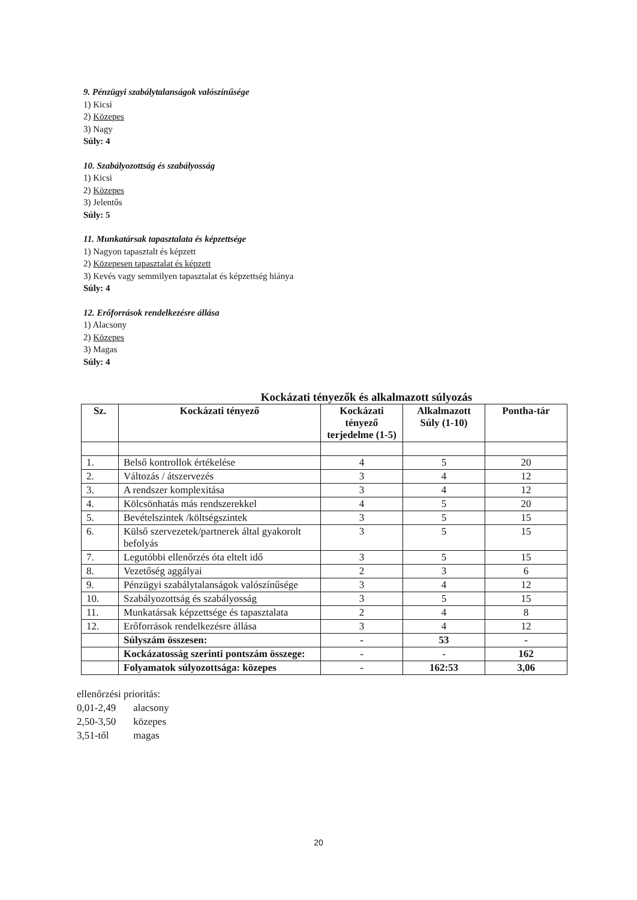9. Pénzügyi szabálytalanságok valószínűsége
1) Kicsi
2) Közepes
3) Nagy
Súly: 4
10. Szabályozottság és szabályosság
1) Kicsi
2) Közepes
3) Jelentős
Súly: 5
11. Munkatársak tapasztalata és képzettsége
1) Nagyon tapasztalt és képzett
2) Közepesen tapasztalat és képzett
3) Kevés vagy semmilyen tapasztalat és képzettség hiánya
Súly: 4
12. Erőforrások rendelkezésre állása
1) Alacsony
2) Közepes
3) Magas
Súly: 4
Kockázati tényezők és alkalmazott súlyozás
| Sz. | Kockázati tényező | Kockázati tényező terjedelme (1-5) | Alkalmazott Súly (1-10) | Pontha-tár |
| --- | --- | --- | --- | --- |
| 1. | Belső kontrollok értékelése | 4 | 5 | 20 |
| 2. | Változás / átszervezés | 3 | 4 | 12 |
| 3. | A rendszer komplexitása | 3 | 4 | 12 |
| 4. | Kölcsönhatás más rendszerekkel | 4 | 5 | 20 |
| 5. | Bevételszintek /költségszintek | 3 | 5 | 15 |
| 6. | Külső szervezetek/partnerek által gyakorolt befolyás | 3 | 5 | 15 |
| 7. | Legutóbbi ellenőrzés óta eltelt idő | 3 | 5 | 15 |
| 8. | Vezetőség aggályai | 2 | 3 | 6 |
| 9. | Pénzügyi szabálytalanságok valószínűsége | 3 | 4 | 12 |
| 10. | Szabályozottság és szabályosság | 3 | 5 | 15 |
| 11. | Munkatársak képzettsége és tapasztalata | 2 | 4 | 8 |
| 12. | Erőforrások rendelkezésre állása | 3 | 4 | 12 |
| | Súlyszám összesen: | - | 53 | - |
| | Kockázatosság szerinti pontszám összege: | - | - | 162 |
| | Folyamatok súlyozottsága: közepes | - | 162:53 | 3,06 |
ellenőrzési prioritás:
0,01-2,49 alacsony
2,50-3,50 közepes
3,51-től magas
20